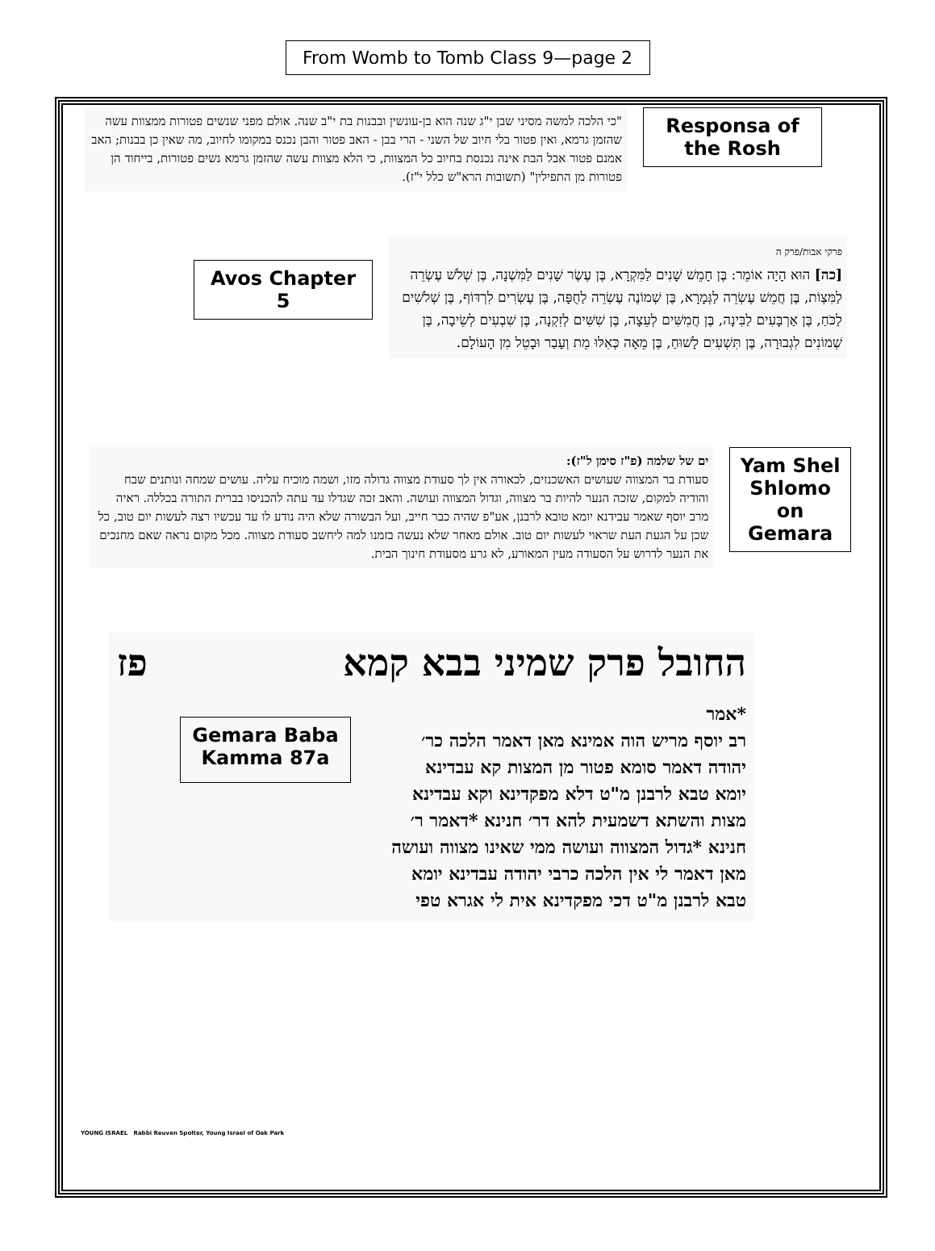From Womb to Tomb Class 9—page 2
"כי הלכה למשה מסיני שבן י"ג שנה הוא בן-עונשין ובבנות בת י"ב שנה. אולם מפני שנשים פטורות ממצוות עשה שהזמן גרמא, ואין פטור בלי חיוב של השני - הרי בבן - האב פטור והבן נכנס במקומו לחיוב, מה שאין כן בבנות; האב אמנם פטור אבל הבת אינה נכנסת בחיוב כל המצוות, כי הלא מצוות עשה שהזמן גרמא נשים פטורות, בייחוד הן פטורות מן התפילין" (תשובות הרא"ש כלל י"ז).
Responsa of the Rosh
Avos Chapter 5
פרקי אבות/פרק ה
[כה] הוּא הָיָה אוֹמֵר: בֶּן חָמֵשׁ שָׁנִים לַמִּקְרָא, בֶּן עֶשֶׂר שָׁנִים לַמִּשְׁנָה, בֶּן שְׁלֹשׁ עֶשְׂרֵה לַמִּצְוֹת, בֶּן חֲמֵשׁ עֶשְׂרֵה לַגְּמָרָא, בֶּן שְׁמוֹנֶה עֶשְׂרֵה לַחֻפָּה, בֶּן עֶשְׂרִים לִרְדּוֹף, בֶּן שְׁלֹשִׁים לַכֹּחַ, בֶּן אַרְבָּעִים לַבִּינָה, בֶּן חֲמִשִּׁים לְעֵצָה, בֶּן שִׁשִּׁים לְזִקְנָה, בֶּן שִׁבְעִים לְשֵׂיבָה, בֶּן שְׁמוֹנִים לִגְבוּרָה, בֶּן תִּשְׁעִים לָשׁוּחַ, בֶּן מֵאָה כְּאִלּוּ מֵת וְעָבַר וּבָטֵל מִן הָעוֹלָם.
ים של שלמה (פ"ז סימן ל"ז):
סעודת בר המצווה שעושים האשכנזים, לכאורה אין לך סעודת מצווה גדולה מזו, ושמה מוכיח עליה. עושים שמחה ונותנים שבח והודיה למקום, שזכה הנער להיות בר מצווה, וגדול המצווה ועושה. והאב זכה שגדלו עד עתה להכניסו בברית התורה בכללה. ראיה מרב יוסף שאמר עבידנא יומא טובא לרבנן, אע"פ שהיה כבר חייב, ועל הבשורה שלא היה נודע לו עד עכשיו רצה לעשות יום טוב, כל שכן על הגעת העת שראוי לעשות יום טוב. אולם מאחר שלא נעשה בזמנו למה ליחשב סעודת מצווה. מכל מקום נראה שאם מחנכים את הנער לדרוש על הסעודה מעין המאורע, לא גרע מסעודת חינוך הבית.
Yam Shel Shlomo on Gemara
החובל פרק שמיני בבא קמא פז
*אמר
רב יוסף מריש הוה אמינא מאן דאמר הלכה כר׳ יהודה דאמר סומא פטור מן המצות קא עבדינא יומא טבא לרבנן מ"ט דלא מפקדינא וקא עבדינא מצות והשתא דשמעית להא דר׳ חנינא *דאמר ר׳ חנינא *גדול המצווה ועושה ממי שאינו מצווה ועושה מאן דאמר לי אין הלכה כרבי יהודה עבדינא יומא טבא לרבנן מ"ט דכי מפקדינא אית לי אגרא טפי
Gemara Baba Kamma 87a
YOUNG ISRAEL Rabbi Reuven Spolter, Young Israel of Oak Park